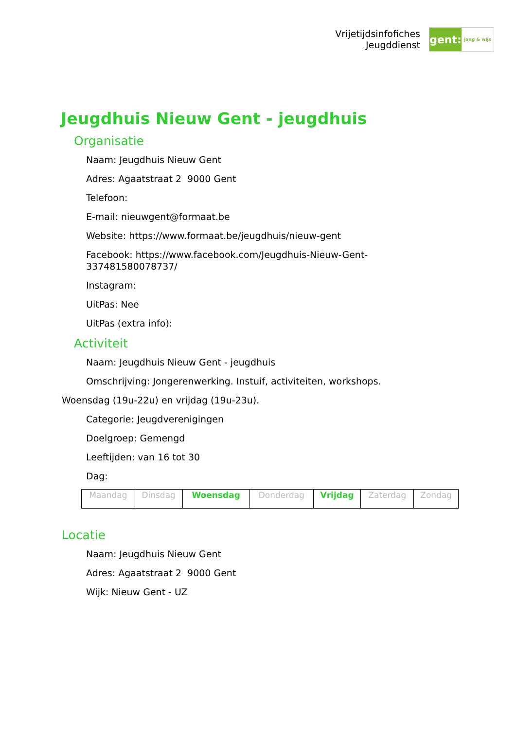Vrijetijdsinfofiches
Jeugddienst
gent:
jong & wijs
Jeugdhuis Nieuw Gent - jeugdhuis
Organisatie
Naam: Jeugdhuis Nieuw Gent
Adres: Agaatstraat 2 9000 Gent
Telefoon:
E-mail: nieuwgent@formaat.be
Website: https://www.formaat.be/jeugdhuis/nieuw-gent
Facebook: https://www.facebook.com/Jeugdhuis-Nieuw-Gent-
337481580078737/
Instagram:
UitPas: Nee
UitPas (extra info):
Activiteit
Naam: Jeugdhuis Nieuw Gent - jeugdhuis
Omschrijving: Jongerenwerking. Instuif, activiteiten, workshops.
Woensdag (19u-22u) en vrijdag (19u-23u).
Categorie: Jeugdverenigingen
Doelgroep: Gemengd
Leeftijden: van 16 tot 30
Dag:
| Maandag | Dinsdag | Woensdag | Donderdag | Vrijdag | Zaterdag | Zondag |
Locatie
Naam: Jeugdhuis Nieuw Gent
Adres: Agaatstraat 2 9000 Gent
Wijk: Nieuw Gent - UZ